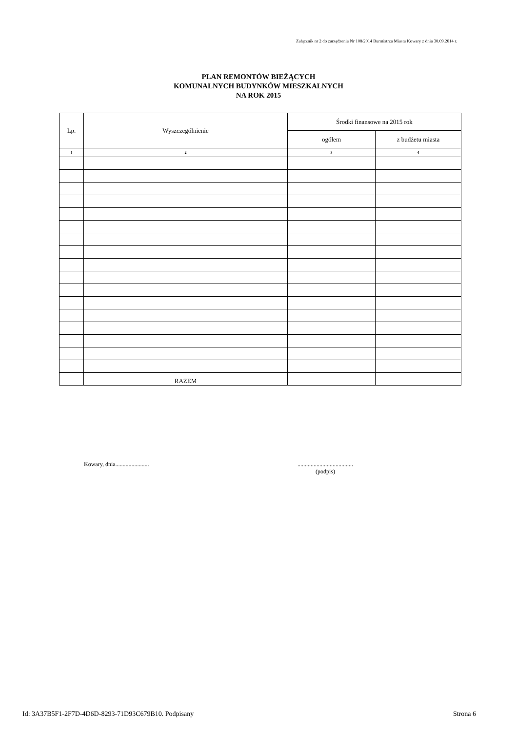Załącznik nr 2 do zarządzenia Nr 108/2014 Burmistrza Miasta Kowary z dnia 30.09.2014 r.
PLAN REMONTÓW BIEŻĄCYCH
KOMUNALNYCH BUDYNKÓW MIESZKALNYCH
NA ROK 2015
| Lp. | Wyszczególnienie | Środki finansowe na 2015 rok | |
| --- | --- | --- | --- |
| | | ogółem | z budżetu miasta |
| 1 | 2 | 3 | 4 |
| | RAZEM | | |
Kowary, dnia.......................
......................................
(podpis)
Id: 3A37B5F1-2F7D-4D6D-8293-71D93C679B10. Podpisany Strona 6